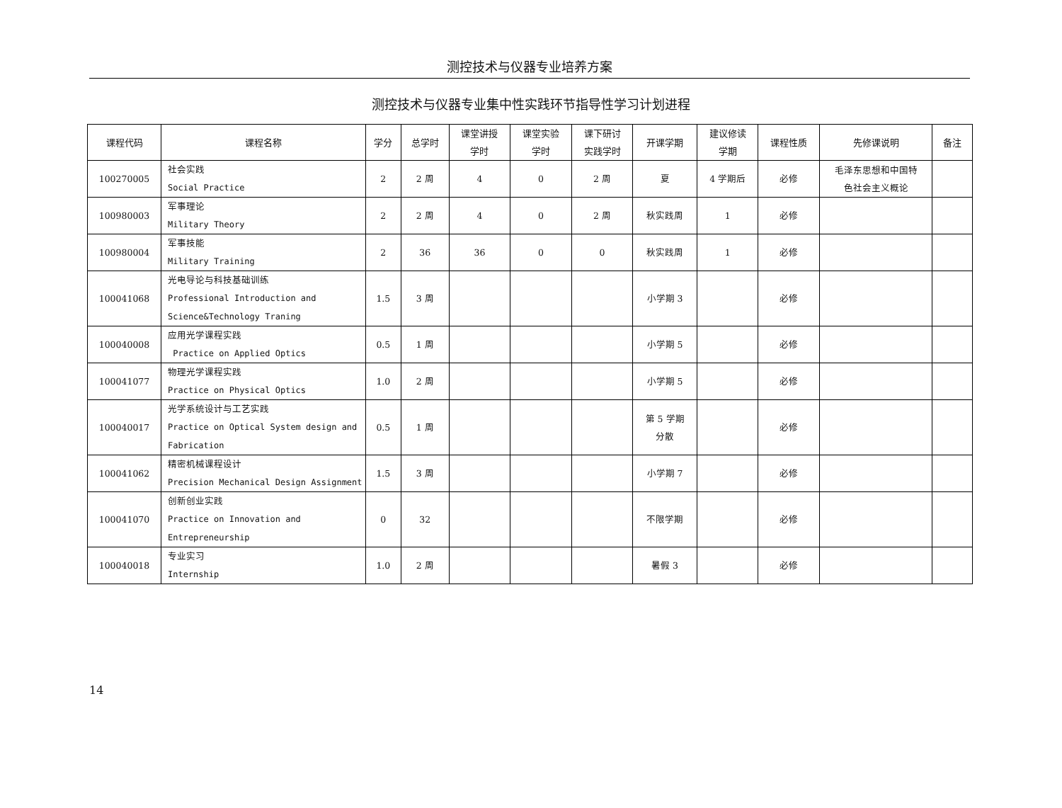测控技术与仪器专业培养方案
测控技术与仪器专业集中性实践环节指导性学习计划进程
| 课程代码 | 课程名称 | 学分 | 总学时 | 课堂讲授 学时 | 课堂实验 学时 | 课下研讨 实践学时 | 开课学期 | 建议修读 学期 | 课程性质 | 先修课说明 | 备注 |
| --- | --- | --- | --- | --- | --- | --- | --- | --- | --- | --- | --- |
| 100270005 | 社会实践 Social Practice | 2 | 2 周 | 4 | 0 | 2 周 | 夏 | 4 学期后 | 必修 | 毛泽东思想和中国特 色社会主义概论 | |
| 100980003 | 军事理论 Military Theory | 2 | 2 周 | 4 | 0 | 2 周 | 秋实践周 | 1 | 必修 | | |
| 100980004 | 军事技能 Military Training | 2 | 36 | 36 | 0 | 0 | 秋实践周 | 1 | 必修 | | |
| 100041068 | 光电导论与科技基础训练 Professional Introduction and Science&Technology Traning | 1.5 | 3 周 | | | | 小学期 3 | | 必修 | | |
| 100040008 | 应用光学课程实践 Practice on Applied Optics | 0.5 | 1 周 | | | | 小学期 5 | | 必修 | | |
| 100041077 | 物理光学课程实践 Practice on Physical Optics | 1.0 | 2 周 | | | | 小学期 5 | | 必修 | | |
| 100040017 | 光学系统设计与工艺实践 Practice on Optical System design and Fabrication | 0.5 | 1 周 | | | | 第 5 学期 分散 | | 必修 | | |
| 100041062 | 精密机械课程设计 Precision Mechanical Design Assignment | 1.5 | 3 周 | | | | 小学期 7 | | 必修 | | |
| 100041070 | 创新创业实践 Practice on Innovation and Entrepreneurship | 0 | 32 | | | | 不限学期 | | 必修 | | |
| 100040018 | 专业实习 Internship | 1.0 | 2 周 | | | | 暑假 3 | | 必修 | | |
14